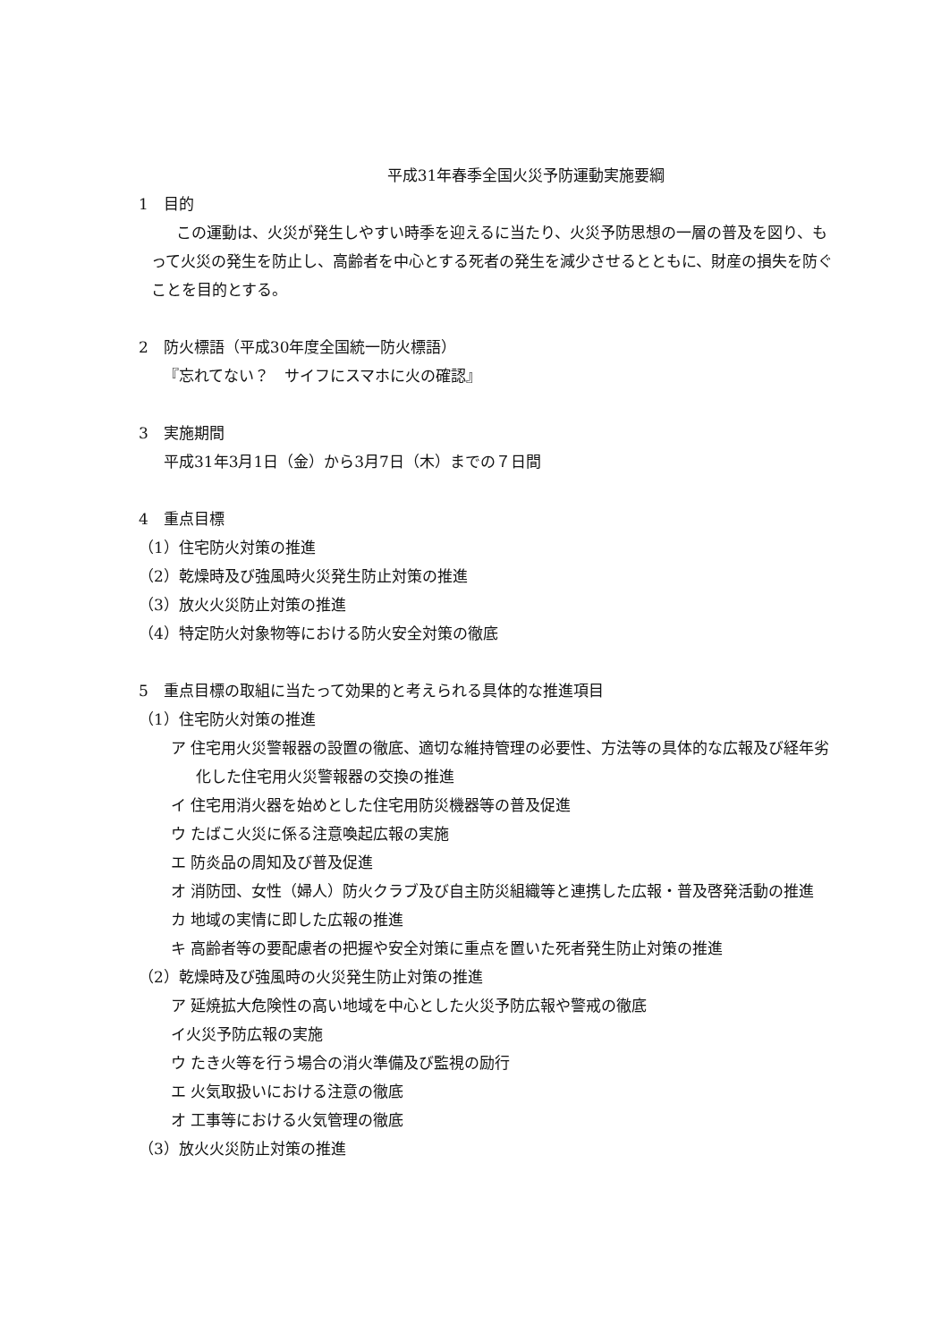平成31年春季全国火災予防運動実施要綱
1　目的
この運動は、火災が発生しやすい時季を迎えるに当たり、火災予防思想の一層の普及を図り、もって火災の発生を防止し、高齢者を中心とする死者の発生を減少させるとともに、財産の損失を防ぐことを目的とする。
2　防火標語（平成30年度全国統一防火標語）
『忘れてない？　サイフにスマホに火の確認』
3　実施期間
平成31年3月1日（金）から3月7日（木）までの７日間
4　重点目標
（1）住宅防火対策の推進
（2）乾燥時及び強風時火災発生防止対策の推進
（3）放火火災防止対策の推進
（4）特定防火対象物等における防火安全対策の徹底
5　重点目標の取組に当たって効果的と考えられる具体的な推進項目
（1）住宅防火対策の推進
ア 住宅用火災警報器の設置の徹底、適切な維持管理の必要性、方法等の具体的な広報及び経年劣化した住宅用火災警報器の交換の推進
イ 住宅用消火器を始めとした住宅用防災機器等の普及促進
ウ たばこ火災に係る注意喚起広報の実施
エ 防炎品の周知及び普及促進
オ 消防団、女性（婦人）防火クラブ及び自主防災組織等と連携した広報・普及啓発活動の推進
カ 地域の実情に即した広報の推進
キ 高齢者等の要配慮者の把握や安全対策に重点を置いた死者発生防止対策の推進
（2）乾燥時及び強風時の火災発生防止対策の推進
ア 延焼拡大危険性の高い地域を中心とした火災予防広報や警戒の徹底
イ火災予防広報の実施
ウ たき火等を行う場合の消火準備及び監視の励行
エ 火気取扱いにおける注意の徹底
オ 工事等における火気管理の徹底
（3）放火火災防止対策の推進